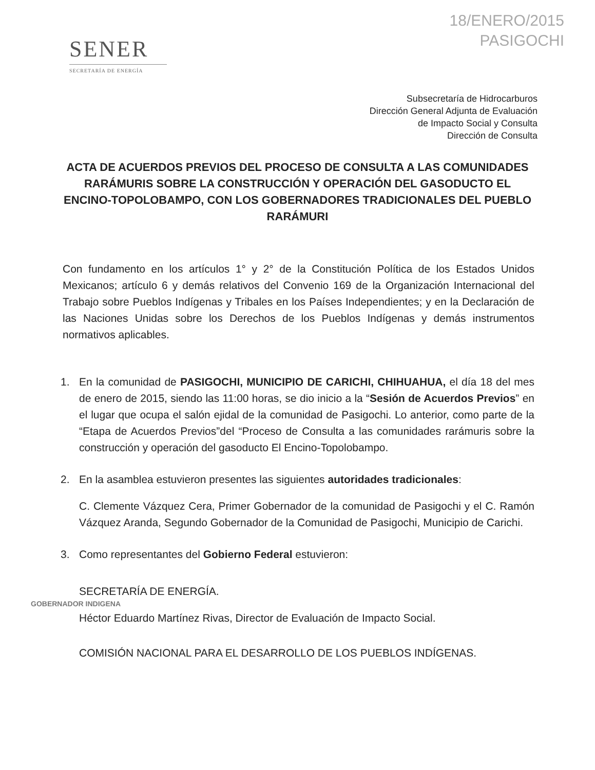SENER
SECRETARÍA DE ENERGÍA
18/ENERO/2015
PASIGOCHI
Subsecretaría de Hidrocarburos
Dirección General Adjunta de Evaluación
de Impacto Social y Consulta
Dirección de Consulta
ACTA DE ACUERDOS PREVIOS DEL PROCESO DE CONSULTA A LAS COMUNIDADES RARÁMURIS SOBRE LA CONSTRUCCIÓN Y OPERACIÓN DEL GASODUCTO EL ENCINO-TOPOLOBAMPO, CON LOS GOBERNADORES TRADICIONALES DEL PUEBLO RARÁMURI
Con fundamento en los artículos 1° y 2° de la Constitución Política de los Estados Unidos Mexicanos; artículo 6 y demás relativos del Convenio 169 de la Organización Internacional del Trabajo sobre Pueblos Indígenas y Tribales en los Países Independientes; y en la Declaración de las Naciones Unidas sobre los Derechos de los Pueblos Indígenas y demás instrumentos normativos aplicables.
1. En la comunidad de PASIGOCHI, MUNICIPIO DE CARICHI, CHIHUAHUA, el día 18 del mes de enero de 2015, siendo las 11:00 horas, se dio inicio a la “Sesión de Acuerdos Previos” en el lugar que ocupa el salón ejidal de la comunidad de Pasigochi. Lo anterior, como parte de la “Etapa de Acuerdos Previos”del “Proceso de Consulta a las comunidades rarámuris sobre la construcción y operación del gasoducto El Encino-Topolobampo.
2. En la asamblea estuvieron presentes las siguientes autoridades tradicionales:
C. Clemente Vázquez Cera, Primer Gobernador de la comunidad de Pasigochi y el C. Ramón Vázquez Aranda, Segundo Gobernador de la Comunidad de Pasigochi, Municipio de Carichi.
3. Como representantes del Gobierno Federal estuvieron:
SECRETARÍA DE ENERGÍA.
GOBERNADOR INDIGENA
Héctor Eduardo Martínez Rivas, Director de Evaluación de Impacto Social.
COMISIÓN NACIONAL PARA EL DESARROLLO DE LOS PUEBLOS INDÍGENAS.